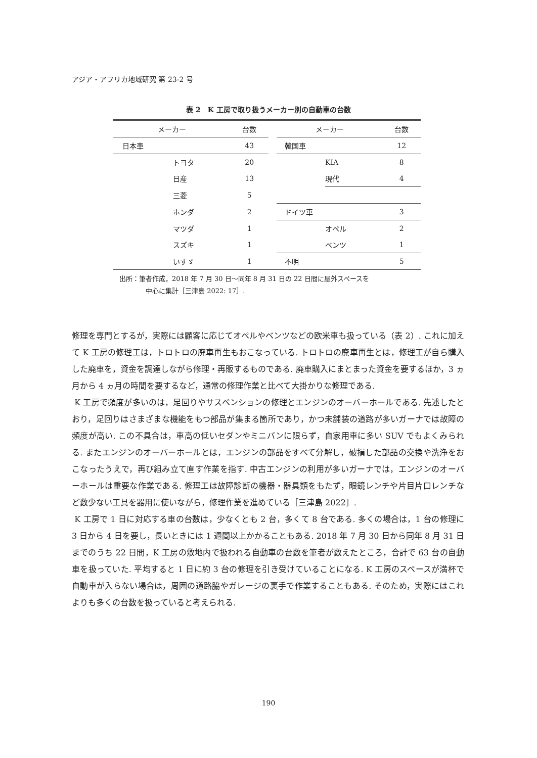アジア・アフリカ地域研究 第 23-2 号
表 2　K 工房で取り扱うメーカー別の自動車の台数
| メーカー | | 台数 | | メーカー | | 台数 |
| --- | --- | --- | --- | --- | --- | --- |
| 日本車 | | 43 | | 韓国車 | | 12 |
| | トヨタ | 20 | | | KIA | 8 |
| | 日産 | 13 | | | 現代 | 4 |
| | 三菱 | 5 | | | | |
| | ホンダ | 2 | | ドイツ車 | | 3 |
| | マツダ | 1 | | | オペル | 2 |
| | スズキ | 1 | | | ベンツ | 1 |
| | いすゞ | 1 | | 不明 | | 5 |
出所：筆者作成，2018 年 7 月 30 日～同年 8 月 31 日の 22 日間に屋外スペースを
中心に集計［三津島 2022: 17］.
修理を専門とするが，実際には顧客に応じてオペルやベンツなどの欧米車も扱っている（表 2）. これに加えて K 工房の修理工は，トロトロの廃車再生もおこなっている. トロトロの廃車再生とは，修理工が自ら購入した廃車を，資金を調達しながら修理・再販するものである. 廃車購入にまとまった資金を要するほか，3 ヵ月から 4 ヵ月の時間を要するなど，通常の修理作業と比べて大掛かりな修理である.
K 工房で頻度が多いのは，足回りやサスペンションの修理とエンジンのオーバーホールである. 先述したとおり，足回りはさまざまな機能をもつ部品が集まる箇所であり，かつ未舗装の道路が多いガーナでは故障の頻度が高い. この不具合は，車高の低いセダンやミニバンに限らず，自家用車に多い SUV でもよくみられる. またエンジンのオーバーホールとは，エンジンの部品をすべて分解し，破損した部品の交換や洗浄をおこなったうえで，再び組み立て直す作業を指す. 中古エンジンの利用が多いガーナでは，エンジンのオーバーホールは重要な作業である. 修理工は故障診断の機器・器具類をもたず，眼鏡レンチや片目片口レンチなど数少ない工具を器用に使いながら，修理作業を進めている［三津島 2022］.
K 工房で 1 日に対応する車の台数は，少なくとも 2 台，多くて 8 台である. 多くの場合は，1 台の修理に 3 日から 4 日を要し，長いときには 1 週間以上かかることもある. 2018 年 7 月 30 日から同年 8 月 31 日までのうち 22 日間，K 工房の敷地内で扱われる自動車の台数を筆者が数えたところ，合計で 63 台の自動車を扱っていた. 平均すると 1 日に約 3 台の修理を引き受けていることになる. K 工房のスペースが満杯で自動車が入らない場合は，周囲の道路脇やガレージの裏手で作業することもある. そのため，実際にはこれよりも多くの台数を扱っていると考えられる.
190